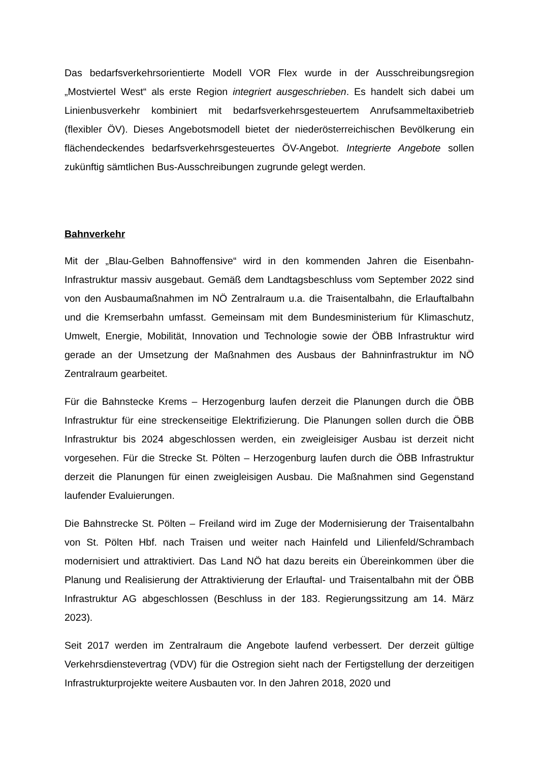Das bedarfsverkehrsorientierte Modell VOR Flex wurde in der Ausschreibungsregion „Mostviertel West“ als erste Region integriert ausgeschrieben. Es handelt sich dabei um Linienbusverkehr kombiniert mit bedarfsverkehrsgesteuertem Anrufsammeltaxibetrieb (flexibler ÖV). Dieses Angebotsmodell bietet der niederösterreichischen Bevölkerung ein flächendeckendes bedarfsverkehrsgesteuertes ÖV-Angebot. Integrierte Angebote sollen zukünftig sämtlichen Bus-Ausschreibungen zugrunde gelegt werden.
Bahnverkehr
Mit der „Blau-Gelben Bahnoffensive“ wird in den kommenden Jahren die Eisenbahn-Infrastruktur massiv ausgebaut. Gemäß dem Landtagsbeschluss vom September 2022 sind von den Ausbaumaßnahmen im NÖ Zentralraum u.a. die Traisentalbahn, die Erlauftalbahn und die Kremserbahn umfasst. Gemeinsam mit dem Bundesministerium für Klimaschutz, Umwelt, Energie, Mobilität, Innovation und Technologie sowie der ÖBB Infrastruktur wird gerade an der Umsetzung der Maßnahmen des Ausbaus der Bahninfrastruktur im NÖ Zentralraum gearbeitet.
Für die Bahnstecke Krems – Herzogenburg laufen derzeit die Planungen durch die ÖBB Infrastruktur für eine streckenseitige Elektrifizierung. Die Planungen sollen durch die ÖBB Infrastruktur bis 2024 abgeschlossen werden, ein zweigleisiger Ausbau ist derzeit nicht vorgesehen. Für die Strecke St. Pölten – Herzogenburg laufen durch die ÖBB Infrastruktur derzeit die Planungen für einen zweigleisigen Ausbau. Die Maßnahmen sind Gegenstand laufender Evaluierungen.
Die Bahnstrecke St. Pölten – Freiland wird im Zuge der Modernisierung der Traisentalbahn von St. Pölten Hbf. nach Traisen und weiter nach Hainfeld und Lilienfeld/Schrambach modernisiert und attraktiviert. Das Land NÖ hat dazu bereits ein Übereinkommen über die Planung und Realisierung der Attraktivierung der Erlauftal- und Traisentalbahn mit der ÖBB Infrastruktur AG abgeschlossen (Beschluss in der 183. Regierungssitzung am 14. März 2023).
Seit 2017 werden im Zentralraum die Angebote laufend verbessert. Der derzeit gültige Verkehrsdienstevertrag (VDV) für die Ostregion sieht nach der Fertigstellung der derzeitigen Infrastrukturprojekte weitere Ausbauten vor. In den Jahren 2018, 2020 und